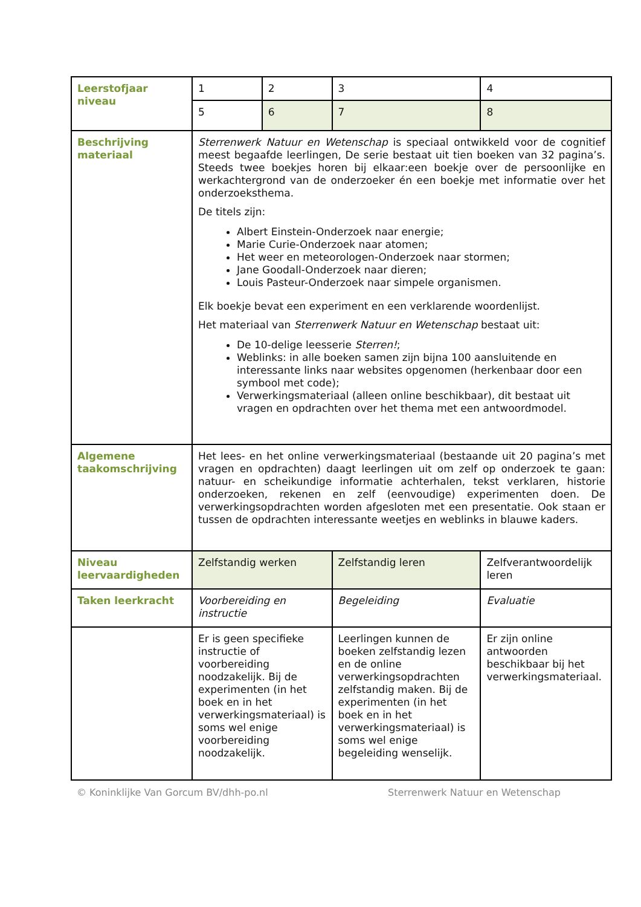| Leerstofjaar niveau | 1 | 2 | 3 | 4 |
| | 5 | 6 | 7 | 8 |
| Beschrijving materiaal | Sterrenwerk Natuur en Wetenschap is speciaal ontwikkeld voor de cognitief meest begaafde leerlingen, De serie bestaat uit tien boeken van 32 pagina’s. Steeds twee boekjes horen bij elkaar:een boekje over de persoonlijke en werkachtergrond van de onderzoeker én een boekje met informatie over het onderzoeksthema. De titels zijn: Albert Einstein-Onderzoek naar energie; Marie Curie-Onderzoek naar atomen; Het weer en meteorologen-Onderzoek naar stormen; Jane Goodall-Onderzoek naar dieren; Louis Pasteur-Onderzoek naar simpele organismen. Elk boekje bevat een experiment en een verklarende woordenlijst. Het materiaal van Sterrenwerk Natuur en Wetenschap bestaat uit: De 10-delige leesserie Sterren! ; Weblinks: in alle boeken samen zijn bijna 100 aansluitende en interessante links naar websites opgenomen (herkenbaar door een symbool met code); Verwerkingsmateriaal (alleen online beschikbaar), dit bestaat uit vragen en opdrachten over het thema met een antwoordmodel. | | | |
| Algemene taakomschrijving | Het lees- en het online verwerkingsmateriaal (bestaande uit 20 pagina’s met vragen en opdrachten) daagt leerlingen uit om zelf op onderzoek te gaan: natuur- en scheikundige informatie achterhalen, tekst verklaren, historie onderzoeken, rekenen en zelf (eenvoudige) experimenten doen. De verwerkingsopdrachten worden afgesloten met een presentatie. Ook staan er tussen de opdrachten interessante weetjes en weblinks in blauwe kaders. | | | |
| Niveau leervaardigheden | Zelfstandig werken | | Zelfstandig leren | Zelfverantwoordelijk leren |
| Taken leerkracht | Voorbereiding en instructie | | Begeleiding | Evaluatie |
| | Er is geen specifieke instructie of voorbereiding noodzakelijk. Bij de experimenten (in het boek en in het verwerkingsmateriaal) is soms wel enige voorbereiding noodzakelijk. | | Leerlingen kunnen de boeken zelfstandig lezen en de online verwerkingsopdrachten zelfstandig maken. Bij de experimenten (in het boek en in het verwerkingsmateriaal) is soms wel enige begeleiding wenselijk. | Er zijn online antwoorden beschikbaar bij het verwerkingsmateriaal. |
© Koninklijke Van Gorcum BV/dhh-po.nl Sterrenwerk Natuur en Wetenschap